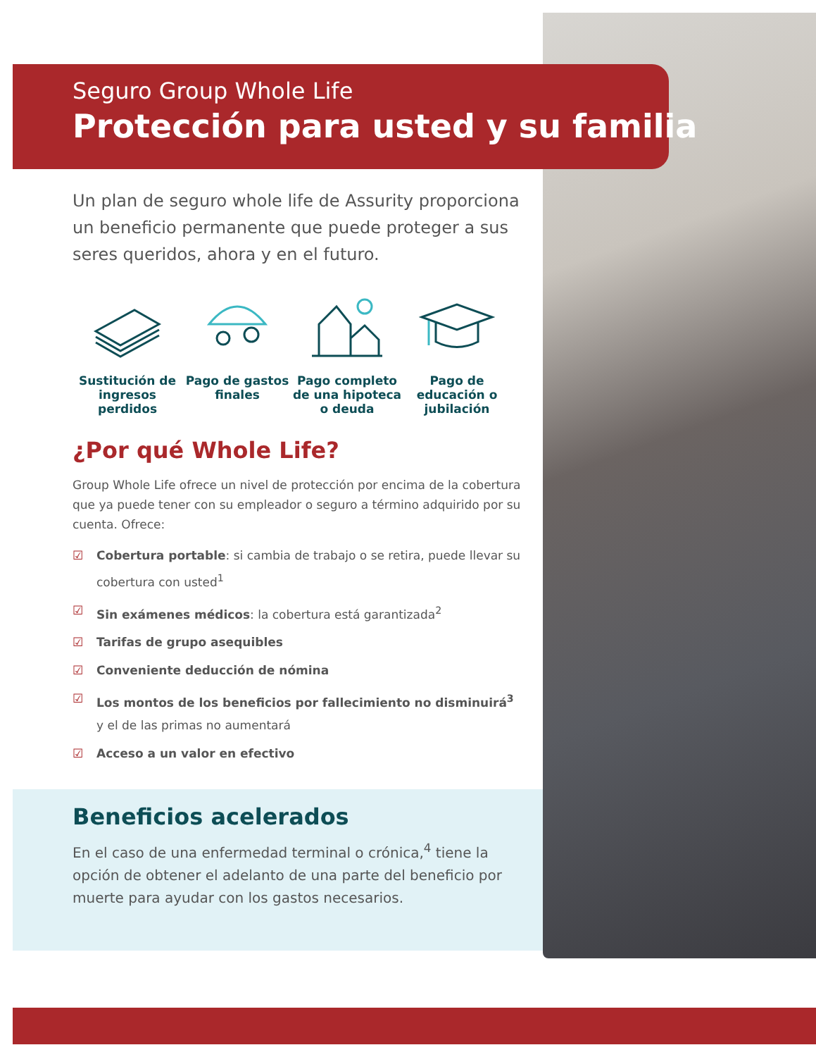Seguro Group Whole Life
Protección para usted y su familia
Un plan de seguro whole life de Assurity proporciona un beneficio permanente que puede proteger a sus seres queridos, ahora y en el futuro.
Sustitución de ingresos perdidos
Pago de gastos finales
Pago completo de una hipoteca o deuda
Pago de educación o jubilación
¿Por qué Whole Life?
Group Whole Life ofrece un nivel de protección por encima de la cobertura que ya puede tener con su empleador o seguro a término adquirido por su cuenta. Ofrece:
☑ Cobertura portable: si cambia de trabajo o se retira, puede llevar su cobertura con usted<sup>1</sup>
☑ Sin exámenes médicos: la cobertura está garantizada<sup>2</sup>
☑ Tarifas de grupo asequibles
☑ Conveniente deducción de nómina
☑ Los montos de los beneficios por fallecimiento no disminuirá<sup>3</sup> y el de las primas no aumentará
☑ Acceso a un valor en efectivo
Beneficios acelerados
En el caso de una enfermedad terminal o crónica,<sup>4</sup> tiene la opción de obtener el adelanto de una parte del beneficio por muerte para ayudar con los gastos necesarios.